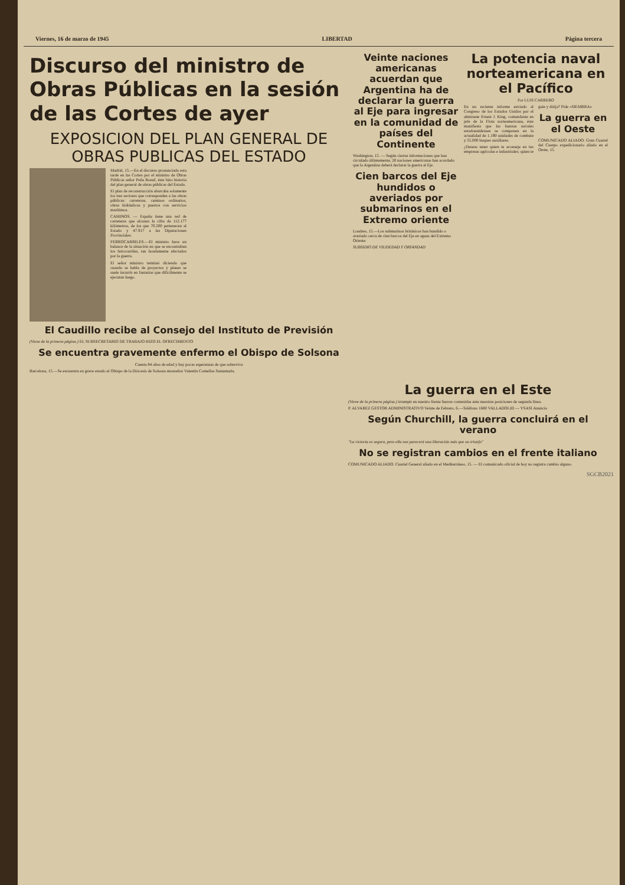Viernes, 16 de marzo de 1945 LIBERTAD Página tercera
Discurso del ministro de Obras Públicas en la sesión de las Cortes de ayer
EXPOSICION DEL PLAN GENERAL DE OBRAS PUBLICAS DEL ESTADO
Madrid, 15.—En el discurso pronunciado esta tarde en las Cortes por el ministro de Obras Públicas señor Peña Boeuf, éste hizo historia del plan general de obras públicas del Estado.
El plan de reconstrucción abarcaba solamente los tres sectores que corresponden a las obras públicas: carreteras, caminos ordinarios, obras hidráulicas y puertos con servicios marítimos.
CAMINOS. — España tiene una red de carreteras que alcanza la cifra de 112.177 kilómetros, de los que 70.200 pertenecen al Estado y 47.917 a las Diputaciones Provinciales.
FERROCARRILES.—El ministro hace un balance de la situación en que se encontraban los ferrocarriles, tan hondamente afectados por la guerra.
El señor ministro terminó diciendo que cuando se habla de proyectos y planes se suele incurrir en fantasías que difícilmente se ejecutan luego.
El Caudillo recibe al Consejo del Instituto de Previsión
(Viene de la primera página.) EL SUBSECRETARIO DE TRABAJO HIZO EL OFRECIMIENTO
Se encuentra gravemente enfermo el Obispo de Solsona
Cuenta 84 años de edad y hay pocas esperanzas de que sobreviva
Barcelona, 15.—Se encuentra en grave estado el Obispo de la Diócesis de Solsona monseñor Valentín Comellas Santamaría.
Veinte naciones americanas acuerdan que Argentina ha de declarar la guerra al Eje para ingresar en la comunidad de países del Continente
Washington, 15. — Según ciertas informaciones que han circulado últimamente, 20 naciones americanas han acordado que la Argentina deberá declarar la guerra al Eje.
Cien barcos del Eje hundidos o averiados por submarinos en el Extremo oriente
Londres, 15.—Los submarinos británicos han hundido o averiado cerca de cien barcos del Eje en aguas del Extremo Oriente.
SUBSIDIO DE VIUDEDAD Y ORFANDAD
La potencia naval norteamericana en el Pacífico
Por LUIS CARRERO
En un reciente informe enviado al Congreso de los Estados Unidos por el almirante Ernest J. King, comandante en jefe de la Flota norteamericana, éste manifiesta que las fuerzas navales estadounidenses se componen en la actualidad de 1.190 unidades de combate y 55.000 buques auxiliares.
¿Deseas tener quien te aconseje en tus empresas agrícolas e industriales; quien te guíe y dirija? Pide «SIEMBRA»
La guerra en el Oeste
COMUNICADO ALIADO. Gran Cuartel del Cuerpo expedicionario aliado en el Oeste, 15.
La guerra en el Este
(Viene de la primera página.) irrumpir en nuestro frente fueron contenidas ante nuestras posiciones de segunda línea.
P. ALVAREZ GESTOR ADMINISTRATIVO Veinte de Febrero, 6.—Teléfono 1680 VALLADOLID — YSASI Anuncio
Según Churchill, la guerra concluirá en el verano
"La victoria es segura, pero ella nos parecerá una liberación más que un triunfo"
No se registran cambios en el frente italiano
COMUNICADO ALIADO. Cuartel General aliado en el Mediterráneo, 15. — El comunicado oficial de hoy no registra cambio alguno.
SGCB2021